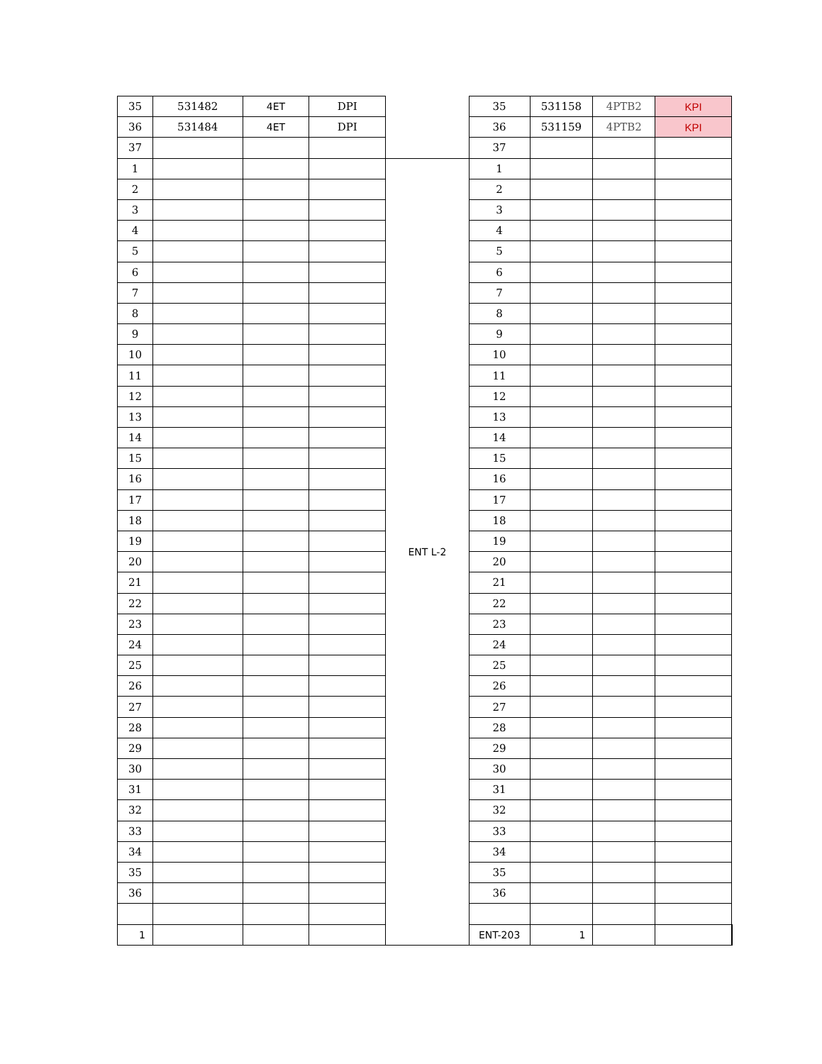| 35 | 531482 | 4ET | DPI | | 35 | 531158 | 4PTB2 | KPI | |
| 36 | 531484 | 4ET | DPI | | 36 | 531159 | 4PTB2 | KPI | |
| 37 | | | | | 37 | | | | |
| 1 | | | | ENT L-2 | 1 | | | | |
| 2 | | | | | 2 | | | | |
| 3 | | | | | 3 | | | | |
| 4 | | | | | 4 | | | | |
| 5 | | | | | 5 | | | | |
| 6 | | | | | 6 | | | | |
| 7 | | | | | 7 | | | | |
| 8 | | | | | 8 | | | | |
| 9 | | | | | 9 | | | | |
| 10 | | | | | 10 | | | | |
| 11 | | | | | 11 | | | | |
| 12 | | | | | 12 | | | | |
| 13 | | | | | 13 | | | | |
| 14 | | | | | 14 | | | | |
| 15 | | | | | 15 | | | | |
| 16 | | | | | 16 | | | | |
| 17 | | | | | 17 | | | | |
| 18 | | | | | 18 | | | | |
| 19 | | | | | 19 | | | | |
| 20 | | | | | 20 | | | | |
| 21 | | | | | 21 | | | | |
| 22 | | | | | 22 | | | | |
| 23 | | | | | 23 | | | | |
| 24 | | | | | 24 | | | | |
| 25 | | | | | 25 | | | | |
| 26 | | | | | 26 | | | | |
| 27 | | | | | 27 | | | | |
| 28 | | | | | 28 | | | | |
| 29 | | | | | 29 | | | | |
| 30 | | | | | 30 | | | | |
| 31 | | | | | 31 | | | | |
| 32 | | | | | 32 | | | | |
| 33 | | | | | 33 | | | | |
| 34 | | | | | 34 | | | | |
| 35 | | | | | 35 | | | | |
| 36 | | | | | 36 | | | | |
| 1 | | | | | ENT-203 | 1 | | | |